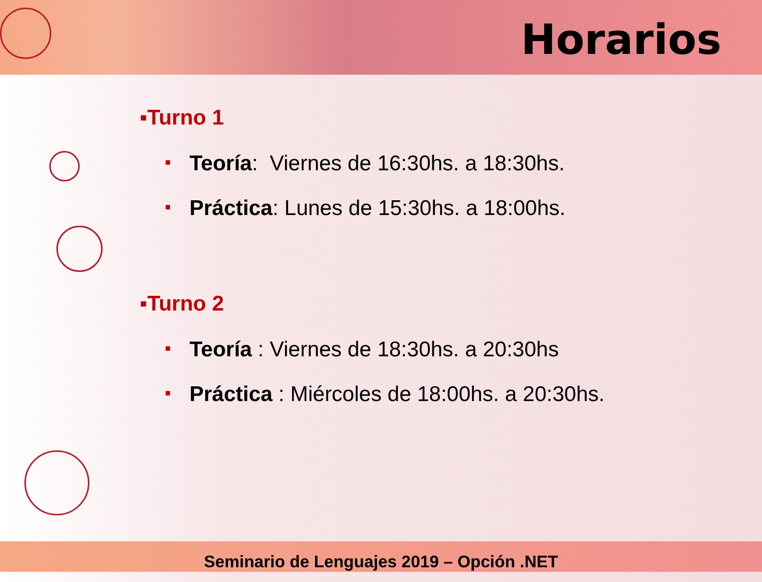Horarios
▪Turno 1
■ Teoría: Viernes de 16:30hs. a 18:30hs.
■ Práctica: Lunes de 15:30hs. a 18:00hs.
▪Turno 2
■ Teoría : Viernes de 18:30hs. a 20:30hs
■ Práctica : Miércoles de 18:00hs. a 20:30hs.
Seminario de Lenguajes 2019 – Opción .NET